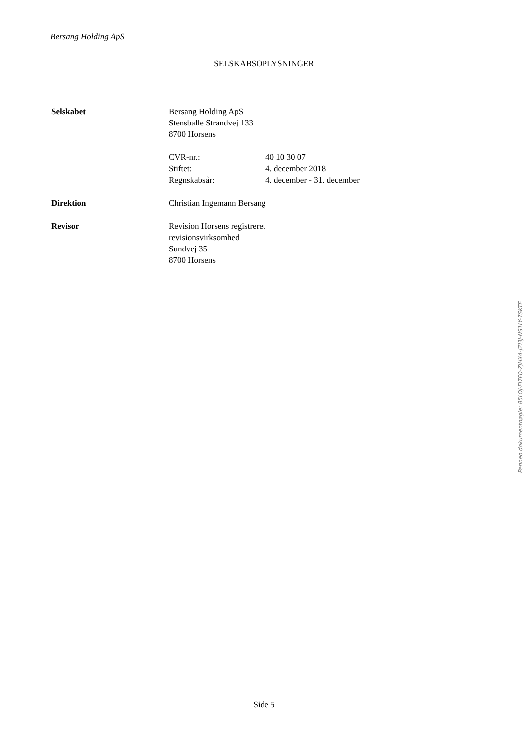Bersang Holding ApS
SELSKABSOPLYSNINGER
| Selskabet | Bersang Holding ApS Stensballe Strandvej 133 8700 Horsens / CVR-nr.: / 40 10 30 07 / / Stiftet: / 4. december 2018 / / Regnskabsår: / 4. december - 31. december / |
| Direktion | Christian Ingemann Bersang |
| Revisor | Revision Horsens registreret revisionsvirksomhed Sundvej 35 8700 Horsens |
Penneo dokumentnøgle: 85LOJ-FI7FQ-ZJHX4-JZI3J-NS1LY-7SKTE
Side 5